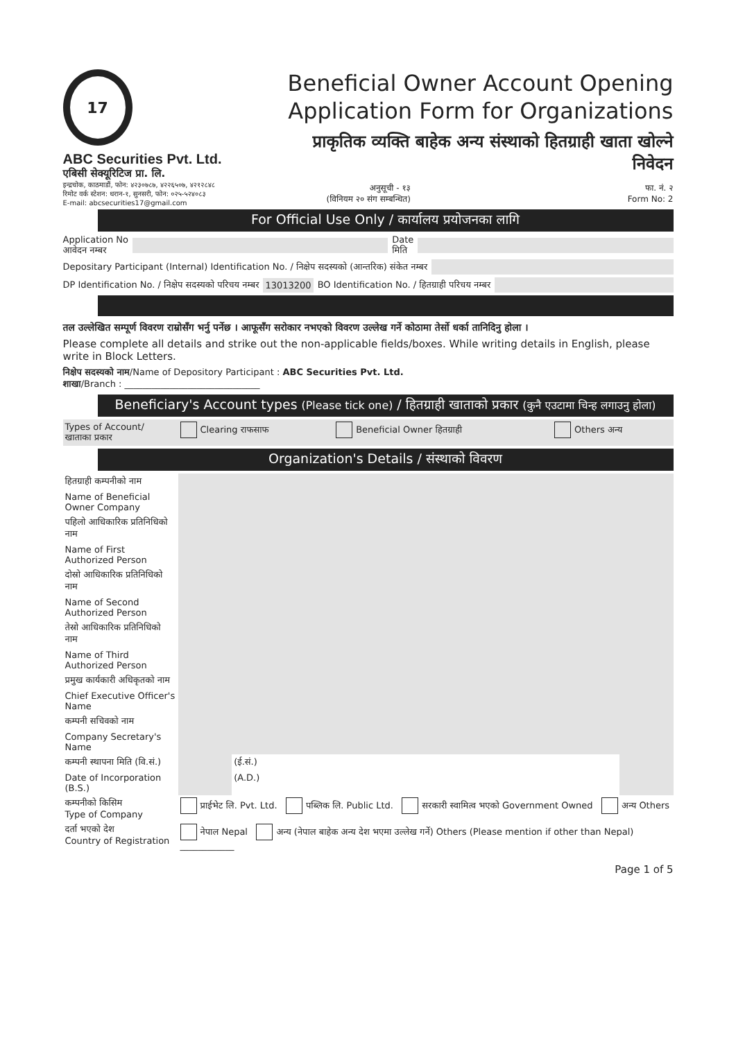17
ABC Securities Pvt. Ltd.
एबिसी सेक्यूरिटिज प्रा. लि.
इन्द्रचोक, काठमाडौं, फोन: ४२३०७८७, ४२२६५०७, ४२१२८४८
रिमोट वर्क स्टेशन: धरान-१, सुनसरी, फोन: ०२५-५२४०८३
E-mail: abcsecurities17@gmail.com
Beneficial Owner Account Opening Application Form for Organizations
प्राकृतिक व्यक्ति बाहेक अन्य संस्थाको हितग्राही खाता खोल्ने निवेदन
अनुसूची - १३
(विनियम २० संग सम्बन्धित) फा. नं. २
Form No: 2
For Official Use Only / कार्यालय प्रयोजनका लागि
Application No
आवेदन नम्बर
Date
मिति
Depositary Participant (Internal) Identification No. / निक्षेप सदस्यको (आन्तरिक) संकेत नम्बर
DP Identification No. / निक्षेप सदस्यको परिचय नम्बर 13013200 BO Identification No. / हितग्राही परिचय नम्बर
तल उल्लेखित सम्पूर्ण विवरण राम्रोसँग भर्नु पर्नेछ । आफूसँग सरोकार नभएको विवरण उल्लेख गर्ने कोठामा तेर्सो धर्का तानिदिनु होला ।
Please complete all details and strike out the non-applicable fields/boxes. While writing details in English, please write in Block Letters.
निक्षेप सदस्यको नाम/Name of Depository Participant : ABC Securities Pvt. Ltd.
शाखा/Branch : ______________________________
Beneficiary's Account types (Please tick one) / हितग्राही खाताको प्रकार (कुनै एउटामा चिन्ह लगाउनु होला)
| Types of Account/ खाताका प्रकार | Clearing राफसाफ | Beneficial Owner हितग्राही | Others अन्य |
Organization's Details / संस्थाको विवरण
| हितग्राही कम्पनीको नाम | | | |
| Name of Beneficial Owner Company | | | |
| पहिलो आधिकारिक प्रतिनिधिको नाम | | | |
| Name of First Authorized Person | | | |
| दोस्रो आधिकारिक प्रतिनिधिको नाम | | | |
| Name of Second Authorized Person | | | |
| तेस्रो आधिकारिक प्रतिनिधिको नाम | | | |
| Name of Third Authorized Person | | | |
| प्रमुख कार्यकारी अधिकृतको नाम | | | |
| Chief Executive Officer's Name | | | |
| कम्पनी सचिवको नाम | | | |
| Company Secretary's Name | | | |
| कम्पनी स्थापना मिति (वि.सं.) | | (ई.सं.) | |
| Date of Incorporation (B.S.) | | (A.D.) | |
| कम्पनीको किसिम Type of Company | प्राईभेट लि. Pvt. Ltd. पब्लिक लि. Public Ltd. सरकारी स्वामित्व भएको Government Owned अन्य Others | | |
| दर्ता भएको देश Country of Registration | नेपाल Nepal अन्य (नेपाल बाहेक अन्य देश भएमा उल्लेख गर्ने) Others (Please mention if other than Nepal) ____________ | | |
Page 1 of 5